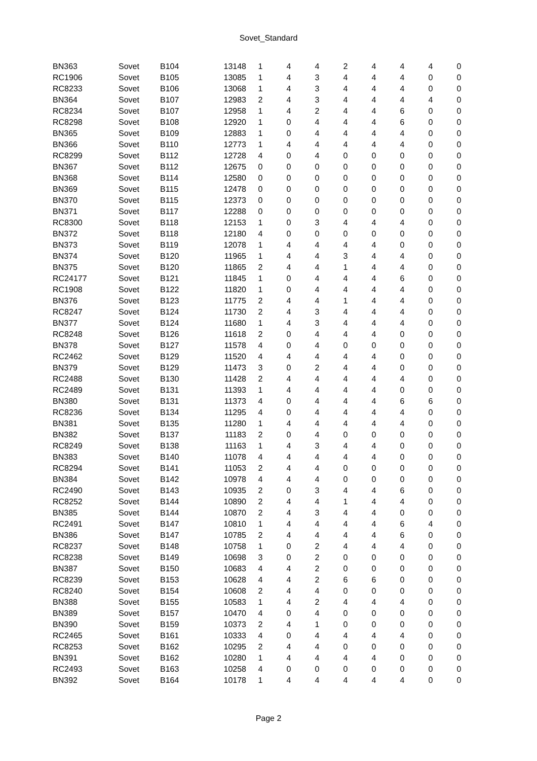Sovet_Standard
| BN363 | Sovet | B104 | 13148 | 1 | 4 | 4 | 2 | 4 | 4 | 4 | 0 |
| RC1906 | Sovet | B105 | 13085 | 1 | 4 | 3 | 4 | 4 | 4 | 0 | 0 |
| RC8233 | Sovet | B106 | 13068 | 1 | 4 | 3 | 4 | 4 | 4 | 0 | 0 |
| BN364 | Sovet | B107 | 12983 | 2 | 4 | 3 | 4 | 4 | 4 | 4 | 0 |
| RC8234 | Sovet | B107 | 12958 | 1 | 4 | 2 | 4 | 4 | 6 | 0 | 0 |
| RC8298 | Sovet | B108 | 12920 | 1 | 0 | 4 | 4 | 4 | 6 | 0 | 0 |
| BN365 | Sovet | B109 | 12883 | 1 | 0 | 4 | 4 | 4 | 4 | 0 | 0 |
| BN366 | Sovet | B110 | 12773 | 1 | 4 | 4 | 4 | 4 | 4 | 0 | 0 |
| RC8299 | Sovet | B112 | 12728 | 4 | 0 | 4 | 0 | 0 | 0 | 0 | 0 |
| BN367 | Sovet | B112 | 12675 | 0 | 0 | 0 | 0 | 0 | 0 | 0 | 0 |
| BN368 | Sovet | B114 | 12580 | 0 | 0 | 0 | 0 | 0 | 0 | 0 | 0 |
| BN369 | Sovet | B115 | 12478 | 0 | 0 | 0 | 0 | 0 | 0 | 0 | 0 |
| BN370 | Sovet | B115 | 12373 | 0 | 0 | 0 | 0 | 0 | 0 | 0 | 0 |
| BN371 | Sovet | B117 | 12288 | 0 | 0 | 0 | 0 | 0 | 0 | 0 | 0 |
| RC8300 | Sovet | B118 | 12153 | 1 | 0 | 3 | 4 | 4 | 4 | 0 | 0 |
| BN372 | Sovet | B118 | 12180 | 4 | 0 | 0 | 0 | 0 | 0 | 0 | 0 |
| BN373 | Sovet | B119 | 12078 | 1 | 4 | 4 | 4 | 4 | 0 | 0 | 0 |
| BN374 | Sovet | B120 | 11965 | 1 | 4 | 4 | 3 | 4 | 4 | 0 | 0 |
| BN375 | Sovet | B120 | 11865 | 2 | 4 | 4 | 1 | 4 | 4 | 0 | 0 |
| RC24177 | Sovet | B121 | 11845 | 1 | 0 | 4 | 4 | 4 | 6 | 0 | 0 |
| RC1908 | Sovet | B122 | 11820 | 1 | 0 | 4 | 4 | 4 | 4 | 0 | 0 |
| BN376 | Sovet | B123 | 11775 | 2 | 4 | 4 | 1 | 4 | 4 | 0 | 0 |
| RC8247 | Sovet | B124 | 11730 | 2 | 4 | 3 | 4 | 4 | 4 | 0 | 0 |
| BN377 | Sovet | B124 | 11680 | 1 | 4 | 3 | 4 | 4 | 4 | 0 | 0 |
| RC8248 | Sovet | B126 | 11618 | 2 | 0 | 4 | 4 | 4 | 0 | 0 | 0 |
| BN378 | Sovet | B127 | 11578 | 4 | 0 | 4 | 0 | 0 | 0 | 0 | 0 |
| RC2462 | Sovet | B129 | 11520 | 4 | 4 | 4 | 4 | 4 | 0 | 0 | 0 |
| BN379 | Sovet | B129 | 11473 | 3 | 0 | 2 | 4 | 4 | 0 | 0 | 0 |
| RC2488 | Sovet | B130 | 11428 | 2 | 4 | 4 | 4 | 4 | 4 | 0 | 0 |
| RC2489 | Sovet | B131 | 11393 | 1 | 4 | 4 | 4 | 4 | 0 | 0 | 0 |
| BN380 | Sovet | B131 | 11373 | 4 | 0 | 4 | 4 | 4 | 6 | 6 | 0 |
| RC8236 | Sovet | B134 | 11295 | 4 | 0 | 4 | 4 | 4 | 4 | 0 | 0 |
| BN381 | Sovet | B135 | 11280 | 1 | 4 | 4 | 4 | 4 | 4 | 0 | 0 |
| BN382 | Sovet | B137 | 11183 | 2 | 0 | 4 | 0 | 0 | 0 | 0 | 0 |
| RC8249 | Sovet | B138 | 11163 | 1 | 4 | 3 | 4 | 4 | 0 | 0 | 0 |
| BN383 | Sovet | B140 | 11078 | 4 | 4 | 4 | 4 | 4 | 0 | 0 | 0 |
| RC8294 | Sovet | B141 | 11053 | 2 | 4 | 4 | 0 | 0 | 0 | 0 | 0 |
| BN384 | Sovet | B142 | 10978 | 4 | 4 | 4 | 0 | 0 | 0 | 0 | 0 |
| RC2490 | Sovet | B143 | 10935 | 2 | 0 | 3 | 4 | 4 | 6 | 0 | 0 |
| RC8252 | Sovet | B144 | 10890 | 2 | 4 | 4 | 1 | 4 | 4 | 0 | 0 |
| BN385 | Sovet | B144 | 10870 | 2 | 4 | 3 | 4 | 4 | 0 | 0 | 0 |
| RC2491 | Sovet | B147 | 10810 | 1 | 4 | 4 | 4 | 4 | 6 | 4 | 0 |
| BN386 | Sovet | B147 | 10785 | 2 | 4 | 4 | 4 | 4 | 6 | 0 | 0 |
| RC8237 | Sovet | B148 | 10758 | 1 | 0 | 2 | 4 | 4 | 4 | 0 | 0 |
| RC8238 | Sovet | B149 | 10698 | 3 | 0 | 2 | 0 | 0 | 0 | 0 | 0 |
| BN387 | Sovet | B150 | 10683 | 4 | 4 | 2 | 0 | 0 | 0 | 0 | 0 |
| RC8239 | Sovet | B153 | 10628 | 4 | 4 | 2 | 6 | 6 | 0 | 0 | 0 |
| RC8240 | Sovet | B154 | 10608 | 2 | 4 | 4 | 0 | 0 | 0 | 0 | 0 |
| BN388 | Sovet | B155 | 10583 | 1 | 4 | 2 | 4 | 4 | 4 | 0 | 0 |
| BN389 | Sovet | B157 | 10470 | 4 | 0 | 4 | 0 | 0 | 0 | 0 | 0 |
| BN390 | Sovet | B159 | 10373 | 2 | 4 | 1 | 0 | 0 | 0 | 0 | 0 |
| RC2465 | Sovet | B161 | 10333 | 4 | 0 | 4 | 4 | 4 | 4 | 0 | 0 |
| RC8253 | Sovet | B162 | 10295 | 2 | 4 | 4 | 0 | 0 | 0 | 0 | 0 |
| BN391 | Sovet | B162 | 10280 | 1 | 4 | 4 | 4 | 4 | 0 | 0 | 0 |
| RC2493 | Sovet | B163 | 10258 | 4 | 0 | 0 | 0 | 0 | 0 | 0 | 0 |
| BN392 | Sovet | B164 | 10178 | 1 | 4 | 4 | 4 | 4 | 4 | 0 | 0 |
Page 2